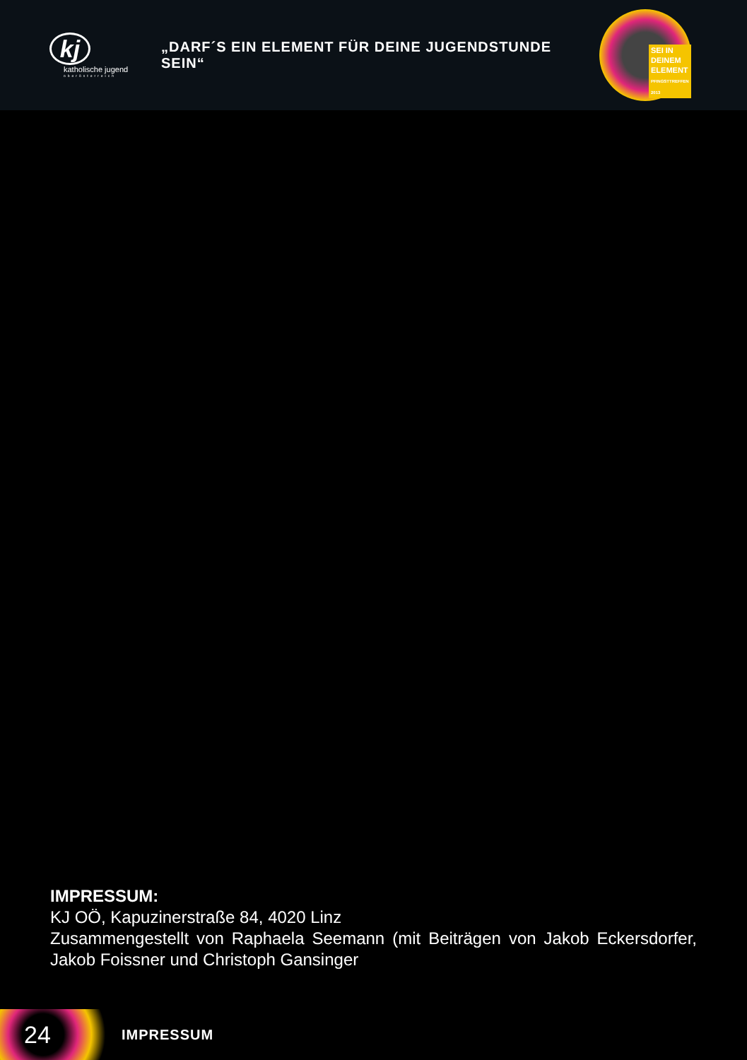kj
katholische jugend
oberösterreich
„DARF´S EIN ELEMENT FÜR DEINE JUGENDSTUNDE SEIN“
SEI IN
DEINEM
ELEMENT
PFINGSTTREFFEN 2013
IMPRESSUM:
KJ OÖ, Kapuzinerstraße 84, 4020 Linz
Zusammengestellt von Raphaela Seemann (mit Beiträgen von Jakob Eckersdorfer, Jakob Foissner und Christoph Gansinger
24
IMPRESSUM